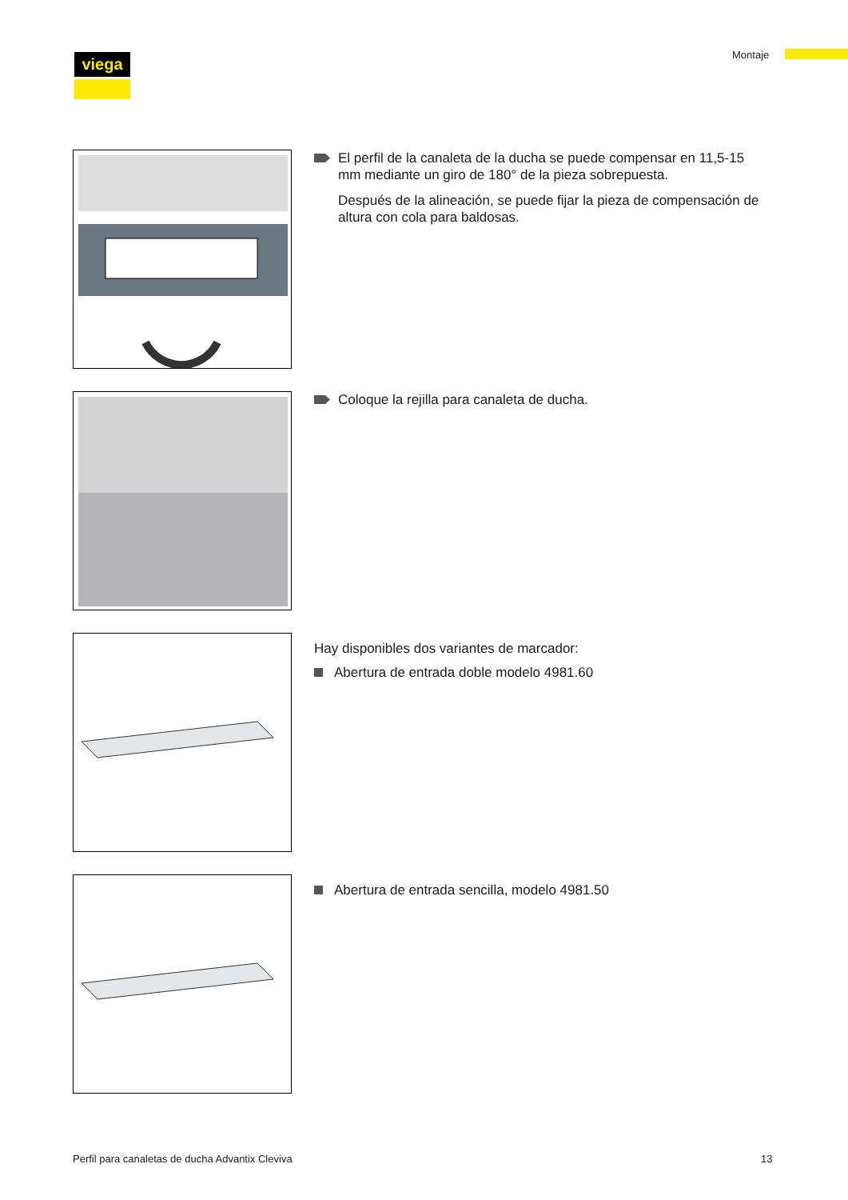viega Montaje
El perfil de la canaleta de la ducha se puede compensar en 11,5-15 mm mediante un giro de 180° de la pieza sobrepuesta.
Después de la alineación, se puede fijar la pieza de compensación de altura con cola para baldosas.
Coloque la rejilla para canaleta de ducha.
Hay disponibles dos variantes de marcador:
Abertura de entrada doble modelo 4981.60
Abertura de entrada sencilla, modelo 4981.50
Perfil para canaletas de ducha Advantix Cleviva
13